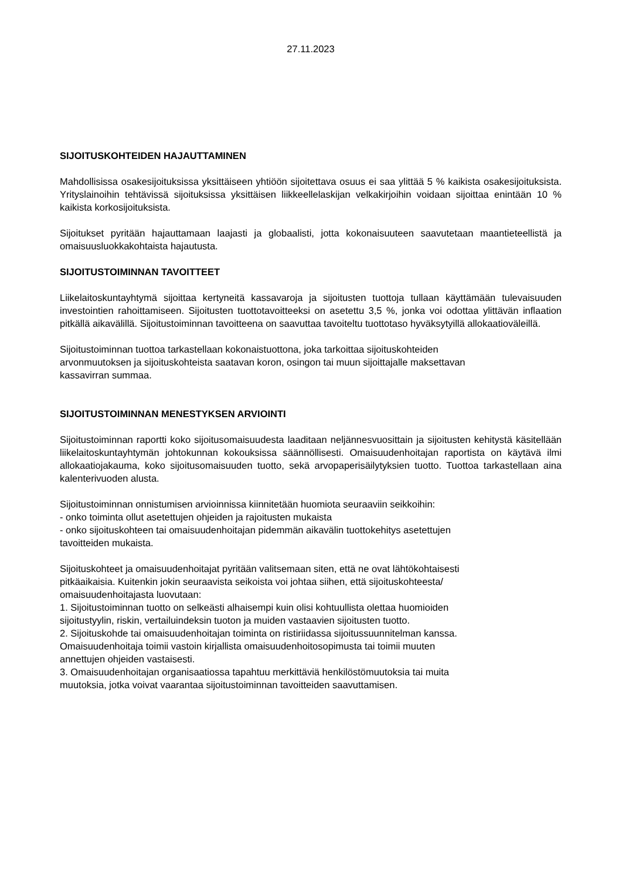27.11.2023
SIJOITUSKOHTEIDEN HAJAUTTAMINEN
Mahdollisissa osakesijoituksissa yksittäiseen yhtiöön sijoitettava osuus ei saa ylittää 5 % kaikista osakesijoituksista. Yrityslainoihin tehtävissä sijoituksissa yksittäisen liikkeellelaskijan velkakirjoihin voidaan sijoittaa enintään 10 % kaikista korkosijoituksista.
Sijoitukset pyritään hajauttamaan laajasti ja globaalisti, jotta kokonaisuuteen saavutetaan maantieteellistä ja omaisuusluokkakohtaista hajautusta.
SIJOITUSTOIMINNAN TAVOITTEET
Liikelaitoskuntayhtymä sijoittaa kertyneitä kassavaroja ja sijoitusten tuottoja tullaan käyttämään tulevaisuuden investointien rahoittamiseen. Sijoitusten tuottotavoitteeksi on asetettu 3,5 %, jonka voi odottaa ylittävän inflaation pitkällä aikavälillä. Sijoitustoiminnan tavoitteena on saavuttaa tavoiteltu tuottotaso hyväksytyillä allokaatioväleillä.
Sijoitustoiminnan tuottoa tarkastellaan kokonaistuottona, joka tarkoittaa sijoituskohteiden
arvonmuutoksen ja sijoituskohteista saatavan koron, osingon tai muun sijoittajalle maksettavan
kassavirran summaa.
SIJOITUSTOIMINNAN MENESTYKSEN ARVIOINTI
Sijoitustoiminnan raportti koko sijoitusomaisuudesta laaditaan neljännesvuosittain ja sijoitusten kehitystä käsitellään liikelaitoskuntayhtymän johtokunnan kokouksissa säännöllisesti. Omaisuudenhoitajan raportista on käytävä ilmi allokaatiojakauma, koko sijoitusomaisuuden tuotto, sekä arvopaperisäilytyksien tuotto. Tuottoa tarkastellaan aina kalenterivuoden alusta.
Sijoitustoiminnan onnistumisen arvioinnissa kiinnitetään huomiota seuraaviin seikkoihin:
- onko toiminta ollut asetettujen ohjeiden ja rajoitusten mukaista
- onko sijoituskohteen tai omaisuudenhoitajan pidemmän aikavälin tuottokehitys asetettujen
tavoitteiden mukaista.
Sijoituskohteet ja omaisuudenhoitajat pyritään valitsemaan siten, että ne ovat lähtökohtaisesti
pitkäaikaisia. Kuitenkin jokin seuraavista seikoista voi johtaa siihen, että sijoituskohteesta/
omaisuudenhoitajasta luovutaan:
1. Sijoitustoiminnan tuotto on selkeästi alhaisempi kuin olisi kohtuullista olettaa huomioiden
sijoitustyylin, riskin, vertailuindeksin tuoton ja muiden vastaavien sijoitusten tuotto.
2. Sijoituskohde tai omaisuudenhoitajan toiminta on ristiriidassa sijoitussuunnitelman kanssa.
Omaisuudenhoitaja toimii vastoin kirjallista omaisuudenhoitosopimusta tai toimii muuten
annettujen ohjeiden vastaisesti.
3. Omaisuudenhoitajan organisaatiossa tapahtuu merkittäviä henkilöstömuutoksia tai muita
muutoksia, jotka voivat vaarantaa sijoitustoiminnan tavoitteiden saavuttamisen.